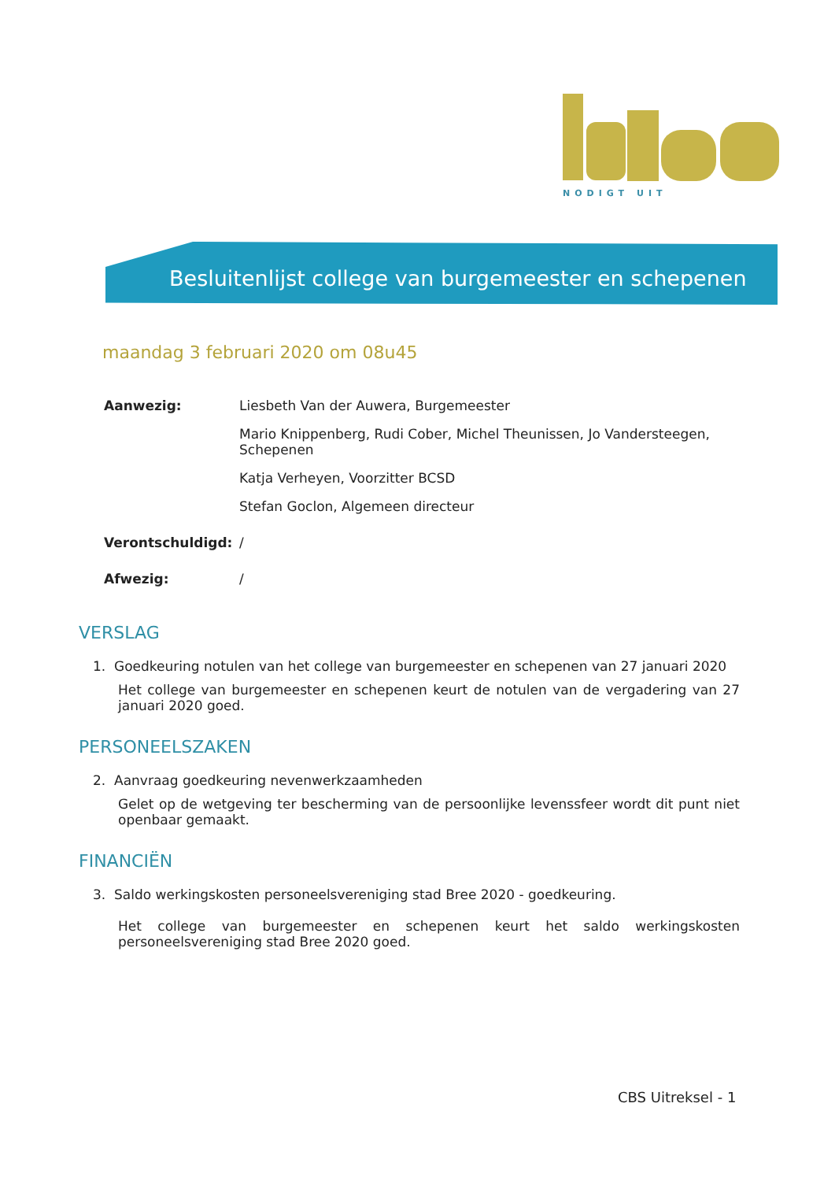NODIGT UIT
Besluitenlijst college van burgemeester en schepenen
maandag 3 februari 2020 om 08u45
| Aanwezig: | Liesbeth Van der Auwera, Burgemeester |
| | Mario Knippenberg, Rudi Cober, Michel Theunissen, Jo Vandersteegen, Schepenen |
| | Katja Verheyen, Voorzitter BCSD |
| | Stefan Goclon, Algemeen directeur |
| Verontschuldigd: | / |
| Afwezig: | / |
VERSLAG
1. Goedkeuring notulen van het college van burgemeester en schepenen van 27 januari 2020
Het college van burgemeester en schepenen keurt de notulen van de vergadering van 27 januari 2020 goed.
PERSONEELSZAKEN
2. Aanvraag goedkeuring nevenwerkzaamheden
Gelet op de wetgeving ter bescherming van de persoonlijke levenssfeer wordt dit punt niet openbaar gemaakt.
FINANCIËN
3. Saldo werkingskosten personeelsvereniging stad Bree 2020 - goedkeuring.
Het college van burgemeester en schepenen keurt het saldo werkingskosten personeelsvereniging stad Bree 2020 goed.
CBS Uitreksel - 1